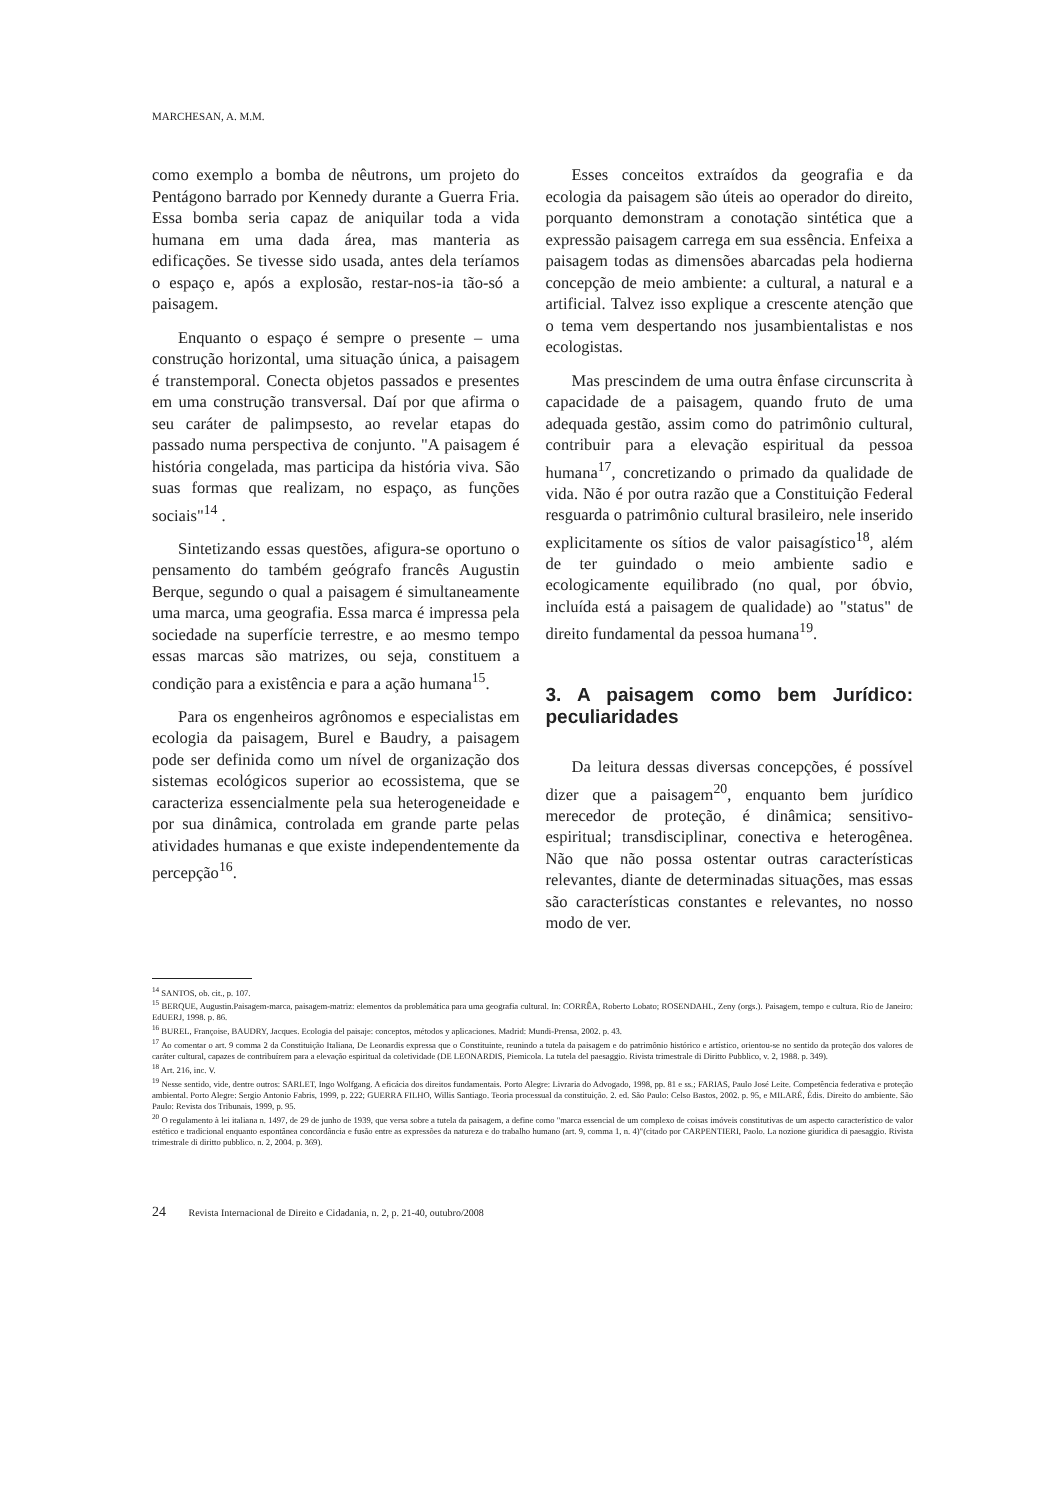MARCHESAN, A. M.M.
como exemplo a bomba de nêutrons, um projeto do Pentágono barrado por Kennedy durante a Guerra Fria. Essa bomba seria capaz de aniquilar toda a vida humana em uma dada área, mas manteria as edificações. Se tivesse sido usada, antes dela teríamos o espaço e, após a explosão, restar-nos-ia tão-só a paisagem.
Enquanto o espaço é sempre o presente – uma construção horizontal, uma situação única, a paisagem é transtemporal. Conecta objetos passados e presentes em uma construção transversal. Daí por que afirma o seu caráter de palimpsesto, ao revelar etapas do passado numa perspectiva de conjunto. "A paisagem é história congelada, mas participa da história viva. São suas formas que realizam, no espaço, as funções sociais"<sup>14</sup> .
Sintetizando essas questões, afigura-se oportuno o pensamento do também geógrafo francês Augustin Berque, segundo o qual a paisagem é simultaneamente uma marca, uma geografia. Essa marca é impressa pela sociedade na superfície terrestre, e ao mesmo tempo essas marcas são matrizes, ou seja, constituem a condição para a existência e para a ação humana<sup>15</sup>.
Para os engenheiros agrônomos e especialistas em ecologia da paisagem, Burel e Baudry, a paisagem pode ser definida como um nível de organização dos sistemas ecológicos superior ao ecossistema, que se caracteriza essencialmente pela sua heterogeneidade e por sua dinâmica, controlada em grande parte pelas atividades humanas e que existe independentemente da percepção<sup>16</sup>.
Esses conceitos extraídos da geografia e da ecologia da paisagem são úteis ao operador do direito, porquanto demonstram a conotação sintética que a expressão paisagem carrega em sua essência. Enfeixa a paisagem todas as dimensões abarcadas pela hodierna concepção de meio ambiente: a cultural, a natural e a artificial. Talvez isso explique a crescente atenção que o tema vem despertando nos jusambientalistas e nos ecologistas.
Mas prescindem de uma outra ênfase circunscrita à capacidade de a paisagem, quando fruto de uma adequada gestão, assim como do patrimônio cultural, contribuir para a elevação espiritual da pessoa humana<sup>17</sup>, concretizando o primado da qualidade de vida. Não é por outra razão que a Constituição Federal resguarda o patrimônio cultural brasileiro, nele inserido explicitamente os sítios de valor paisagístico<sup>18</sup>, além de ter guindado o meio ambiente sadio e ecologicamente equilibrado (no qual, por óbvio, incluída está a paisagem de qualidade) ao "status" de direito fundamental da pessoa humana<sup>19</sup>.
3. A paisagem como bem Jurídico: peculiaridades
Da leitura dessas diversas concepções, é possível dizer que a paisagem<sup>20</sup>, enquanto bem jurídico merecedor de proteção, é dinâmica; sensitivo-espiritual; transdisciplinar, conectiva e heterogênea. Não que não possa ostentar outras características relevantes, diante de determinadas situações, mas essas são características constantes e relevantes, no nosso modo de ver.
<sup>14</sup> SANTOS, ob. cit., p. 107.
<sup>15</sup> BERQUE, Augustin.Paisagem-marca, paisagem-matriz: elementos da problemática para uma geografia cultural. In: CORRÊA, Roberto Lobato; ROSENDAHL, Zeny (orgs.). Paisagem, tempo e cultura. Rio de Janeiro: EdUERJ, 1998. p. 86.
<sup>16</sup> BUREL, Françoise, BAUDRY, Jacques. Ecologia del paisaje: conceptos, métodos y aplicaciones. Madrid: Mundi-Prensa, 2002. p. 43.
<sup>17</sup> Ao comentar o art. 9 comma 2 da Constituição Italiana, De Leonardis expressa que o Constituinte, reunindo a tutela da paisagem e do patrimônio histórico e artístico, orientou-se no sentido da proteção dos valores de caráter cultural, capazes de contribuírem para a elevação espiritual da coletividade (DE LEONARDIS, Piemicola. La tutela del paesaggio. Rivista trimestrale di Diritto Pubblico, v. 2, 1988. p. 349).
<sup>18</sup> Art. 216, inc. V.
<sup>19</sup> Nesse sentido, vide, dentre outros: SARLET, Ingo Wolfgang. A eficácia dos direitos fundamentais. Porto Alegre: Livraria do Advogado, 1998, pp. 81 e ss.; FARIAS, Paulo José Leite. Competência federativa e proteção ambiental. Porto Alegre: Sergio Antonio Fabris, 1999, p. 222; GUERRA FILHO, Willis Santiago. Teoria processual da constituição. 2. ed. São Paulo: Celso Bastos, 2002. p. 95, e MILARÉ, Édis. Direito do ambiente. São Paulo: Revista dos Tribunais, 1999, p. 95.
<sup>20</sup> O regulamento à lei italiana n. 1497, de 29 de junho de 1939, que versa sobre a tutela da paisagem, a define como "marca essencial de um complexo de coisas imóveis constitutivas de um aspecto característico de valor estético e tradicional enquanto espontânea concordância e fusão entre as expressões da natureza e do trabalho humano (art. 9, comma 1, n. 4)"(citado por CARPENTIERI, Paolo. La nozione giuridica di paesaggio. Rivista trimestrale di diritto pubblico. n. 2, 2004. p. 369).
24 Revista Internacional de Direito e Cidadania, n. 2, p. 21-40, outubro/2008